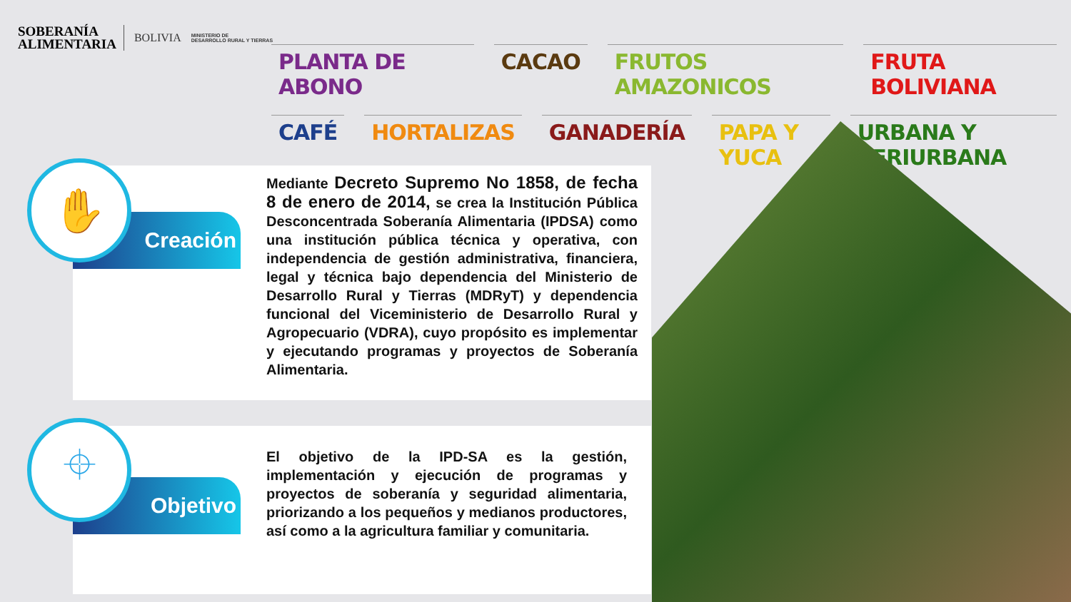SOBERANÍA
ALIMENTARIA
BOLIVIA
MINISTERIO DE
DESARROLLO RURAL Y TIERRAS
PLANTA DE ABONO CACAO FRUTOS AMAZONICOS FRUTA BOLIVIANA
CAFÉ HORTALIZAS GANADERÍA PAPA Y YUCA URBANA Y PERIURBANA
Creación
✋
Mediante Decreto Supremo No 1858, de fecha 8 de enero de 2014, se crea la Institución Pública Desconcentrada Soberanía Alimentaria (IPDSA) como una institución pública técnica y operativa, con independencia de gestión administrativa, financiera, legal y técnica bajo dependencia del Ministerio de Desarrollo Rural y Tierras (MDRyT) y dependencia funcional del Viceministerio de Desarrollo Rural y Agropecuario (VDRA), cuyo propósito es implementar y ejecutando programas y proyectos de Soberanía Alimentaria.
Objetivo
⌖
El objetivo de la IPD-SA es la gestión, implementación y ejecución de programas y proyectos de soberanía y seguridad alimentaria, priorizando a los pequeños y medianos productores, así como a la agricultura familiar y comunitaria.